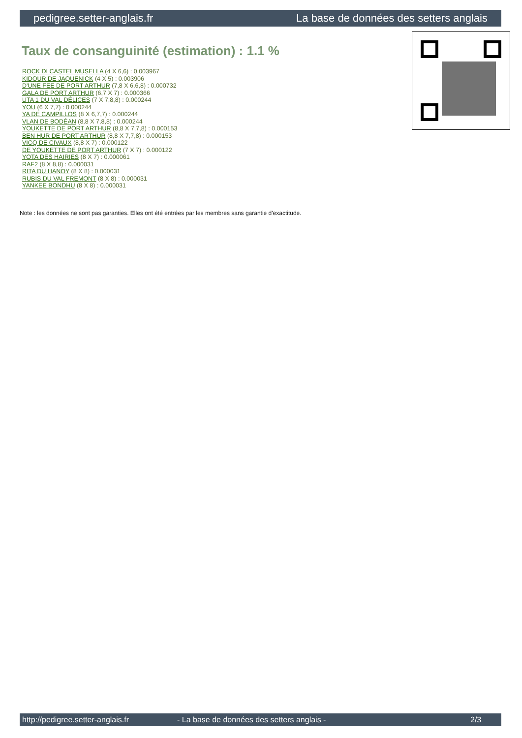pedigree.setter-anglais.fr La base de données des setters anglais
Taux de consanguinité (estimation) : 1.1 %
ROCK DI CASTEL MUSELLA (4 X 6,6) : 0.003967
KIDOUR DE JAQUENICK (4 X 5) : 0.003906
D'UNE FEE DE PORT ARTHUR (7,8 X 6,6,8) : 0.000732
GALA DE PORT ARTHUR (6,7 X 7) : 0.000366
UTA 1 DU VAL DÉLICES (7 X 7,8,8) : 0.000244
YOU (6 X 7,7) : 0.000244
YA DE CAMPILLOS (8 X 6,7,7) : 0.000244
VLAN DE BODÉAN (8,8 X 7,8,8) : 0.000244
YOUKETTE DE PORT ARTHUR (8,8 X 7,7,8) : 0.000153
BEN HUR DE PORT ARTHUR (8,8 X 7,7,8) : 0.000153
VICQ DE CIVAUX (8,8 X 7) : 0.000122
DE YOUKETTE DE PORT ARTHUR (7 X 7) : 0.000122
YOTA DES HAIRIES (8 X 7) : 0.000061
RAF2 (8 X 8,8) : 0.000031
RITA DU HANOY (8 X 8) : 0.000031
RUBIS DU VAL FREMONT (8 X 8) : 0.000031
YANKEE BONDHU (8 X 8) : 0.000031
Note : les données ne sont pas garanties. Elles ont été entrées par les membres sans garantie d'exactitude.
http://pedigree.setter-anglais.fr - La base de données des setters anglais - 2/3